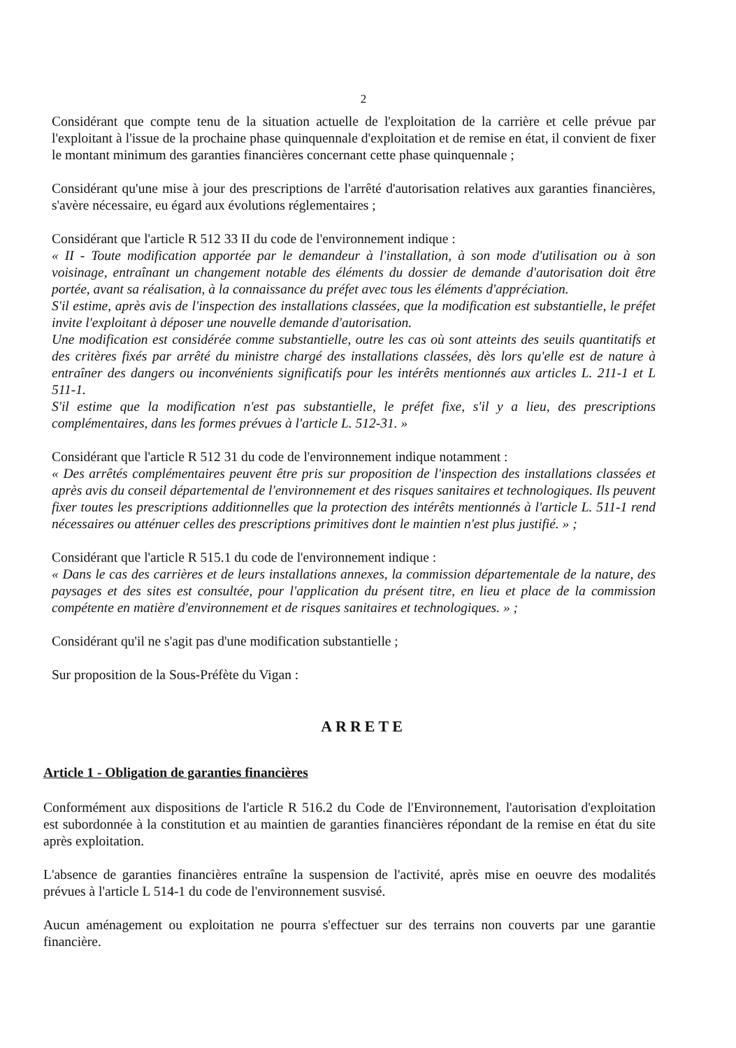2
Considérant que compte tenu de la situation actuelle de l'exploitation de la carrière et celle prévue par l'exploitant à l'issue de la prochaine phase quinquennale d'exploitation et de remise en état, il convient de fixer le montant minimum des garanties financières concernant cette phase quinquennale ;
Considérant qu'une mise à jour des prescriptions de l'arrêté d'autorisation relatives aux garanties financières, s'avère nécessaire, eu égard aux évolutions réglementaires ;
Considérant que l'article R 512 33 II du code de l'environnement indique :
« II - Toute modification apportée par le demandeur à l'installation, à son mode d'utilisation ou à son voisinage, entraînant un changement notable des éléments du dossier de demande d'autorisation doit être portée, avant sa réalisation, à la connaissance du préfet avec tous les éléments d'appréciation.
S'il estime, après avis de l'inspection des installations classées, que la modification est substantielle, le préfet invite l'exploitant à déposer une nouvelle demande d'autorisation.
Une modification est considérée comme substantielle, outre les cas où sont atteints des seuils quantitatifs et des critères fixés par arrêté du ministre chargé des installations classées, dès lors qu'elle est de nature à entraîner des dangers ou inconvénients significatifs pour les intérêts mentionnés aux articles L. 211-1 et L 511-1.
S'il estime que la modification n'est pas substantielle, le préfet fixe, s'il y a lieu, des prescriptions complémentaires, dans les formes prévues à l'article L. 512-31. »
Considérant que l'article R 512 31 du code de l'environnement indique notamment :
« Des arrêtés complémentaires peuvent être pris sur proposition de l'inspection des installations classées et après avis du conseil départemental de l'environnement et des risques sanitaires et technologiques. Ils peuvent fixer toutes les prescriptions additionnelles que la protection des intérêts mentionnés à l'article L. 511-1 rend nécessaires ou atténuer celles des prescriptions primitives dont le maintien n'est plus justifié. » ;
Considérant que l'article R 515.1 du code de l'environnement indique :
« Dans le cas des carrières et de leurs installations annexes, la commission départementale de la nature, des paysages et des sites est consultée, pour l'application du présent titre, en lieu et place de la commission compétente en matière d'environnement et de risques sanitaires et technologiques. » ;
Considérant qu'il ne s'agit pas d'une modification substantielle ;
Sur proposition de la Sous-Préfète du Vigan :
ARRETE
Article 1 - Obligation de garanties financières
Conformément aux dispositions de l'article R 516.2 du Code de l'Environnement, l'autorisation d'exploitation est subordonnée à la constitution et au maintien de garanties financières répondant de la remise en état du site après exploitation.
L'absence de garanties financières entraîne la suspension de l'activité, après mise en oeuvre des modalités prévues à l'article L 514-1 du code de l'environnement susvisé.
Aucun aménagement ou exploitation ne pourra s'effectuer sur des terrains non couverts par une garantie financière.